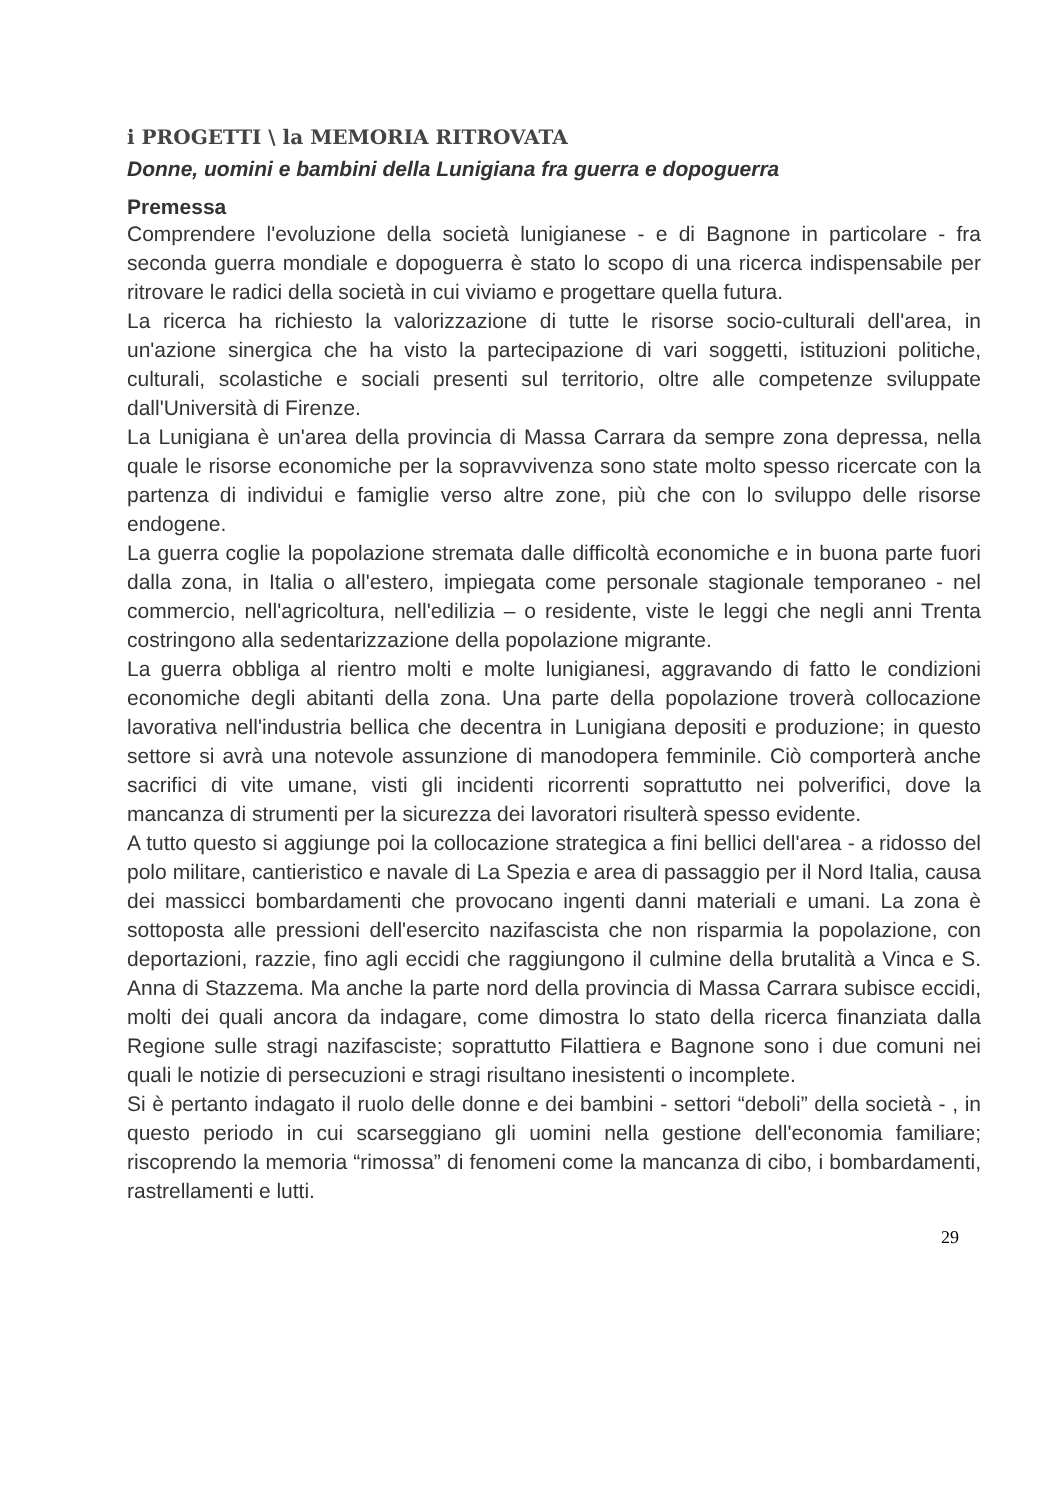i PROGETTI \ la MEMORIA RITROVATA
Donne, uomini e bambini della Lunigiana fra guerra e dopoguerra
Premessa
Comprendere l'evoluzione della società lunigianese - e di Bagnone in particolare - fra seconda guerra mondiale e dopoguerra è stato lo scopo di una ricerca indispensabile per ritrovare le radici della società in cui viviamo e progettare quella futura.
La ricerca ha richiesto la valorizzazione di tutte le risorse socio-culturali dell'area, in un'azione sinergica che ha visto la partecipazione di vari soggetti, istituzioni politiche, culturali, scolastiche e sociali presenti sul territorio, oltre alle competenze sviluppate dall'Università di Firenze.
La Lunigiana è un'area della provincia di Massa Carrara da sempre zona depressa, nella quale le risorse economiche per la sopravvivenza sono state molto spesso ricercate con la partenza di individui e famiglie verso altre zone, più che con lo sviluppo delle risorse endogene.
La guerra coglie la popolazione stremata dalle difficoltà economiche e in buona parte fuori dalla zona, in Italia o all'estero, impiegata come personale stagionale temporaneo - nel commercio, nell'agricoltura, nell'edilizia – o residente, viste le leggi che negli anni Trenta costringono alla sedentarizzazione della popolazione migrante.
La guerra obbliga al rientro molti e molte lunigianesi, aggravando di fatto le condizioni economiche degli abitanti della zona. Una parte della popolazione troverà collocazione lavorativa nell'industria bellica che decentra in Lunigiana depositi e produzione; in questo settore si avrà una notevole assunzione di manodopera femminile. Ciò comporterà anche sacrifici di vite umane, visti gli incidenti ricorrenti soprattutto nei polverifici, dove la mancanza di strumenti per la sicurezza dei lavoratori risulterà spesso evidente.
A tutto questo si aggiunge poi la collocazione strategica a fini bellici dell'area - a ridosso del polo militare, cantieristico e navale di La Spezia e area di passaggio per il Nord Italia, causa dei massicci bombardamenti che provocano ingenti danni materiali e umani. La zona è sottoposta alle pressioni dell'esercito nazifascista che non risparmia la popolazione, con deportazioni, razzie, fino agli eccidi che raggiungono il culmine della brutalità a Vinca e S. Anna di Stazzema. Ma anche la parte nord della provincia di Massa Carrara subisce eccidi, molti dei quali ancora da indagare, come dimostra lo stato della ricerca finanziata dalla Regione sulle stragi nazifasciste; soprattutto Filattiera e Bagnone sono i due comuni nei quali le notizie di persecuzioni e stragi risultano inesistenti o incomplete.
Si è pertanto indagato il ruolo delle donne e dei bambini - settori “deboli” della società - , in questo periodo in cui scarseggiano gli uomini nella gestione dell'economia familiare; riscoprendo la memoria “rimossa” di fenomeni come la mancanza di cibo, i bombardamenti, rastrellamenti e lutti.
29